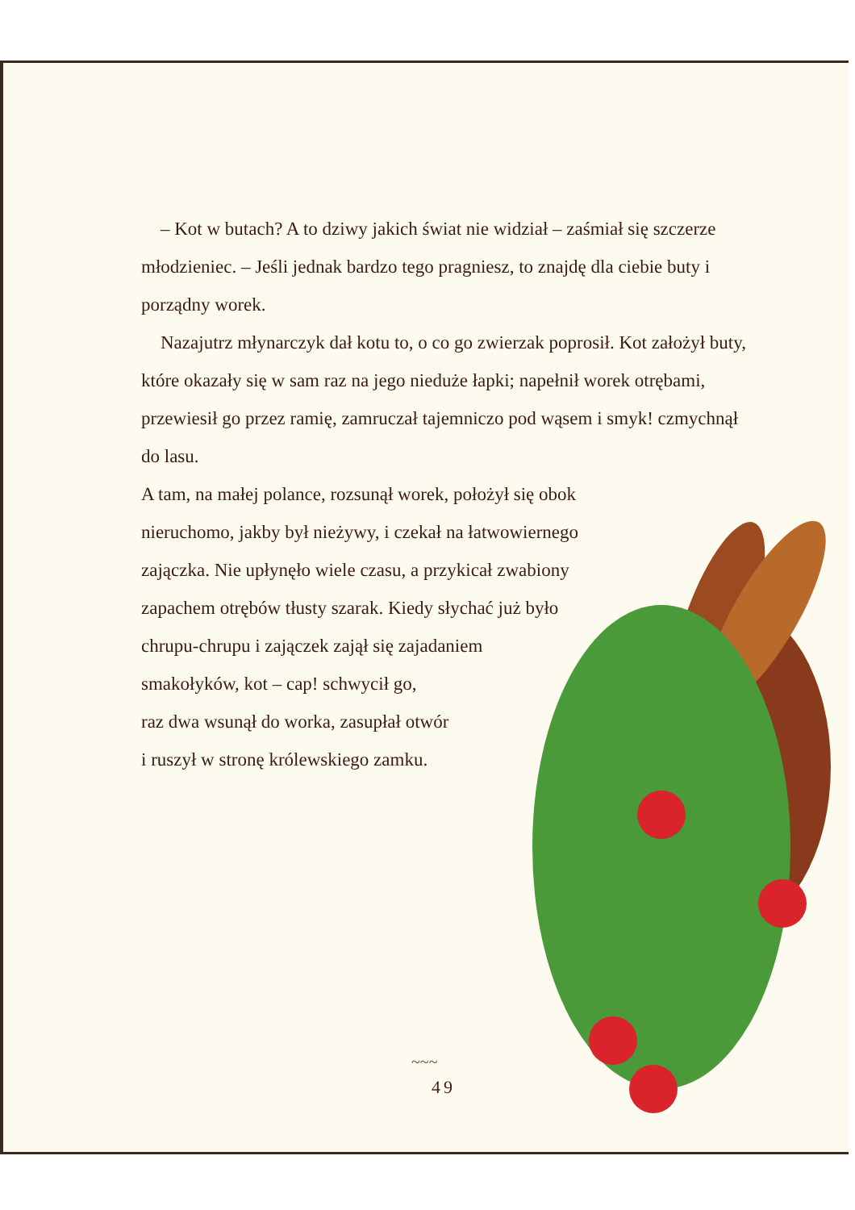– Kot w butach? A to dziwy jakich świat nie widział – zaśmiał się szczerze młodzieniec. – Jeśli jednak bardzo tego pragniesz, to znajdę dla ciebie buty i porządny worek.
Nazajutrz młynarczyk dał kotu to, o co go zwierzak poprosił. Kot założył buty, które okazały się w sam raz na jego nieduże łapki; napełnił worek otrębami, przewiesił go przez ramię, zamruczał tajemniczo pod wąsem i smyk! czmychnął do lasu.
A tam, na małej polance, rozsunął worek, położył się obok
nieruchomo, jakby był nieżywy, i czekał na łatwowiernego
zajączka. Nie upłynęło wiele czasu, a przykicał zwabiony
zapachem otrębów tłusty szarak. Kiedy słychać już było
chrupu-chrupu i zajączek zajął się zajadaniem
smakołyków, kot – cap! schwycił go,
raz dwa wsunął do worka, zasupłał otwór
i ruszył w stronę królewskiego zamku.
~~~
49